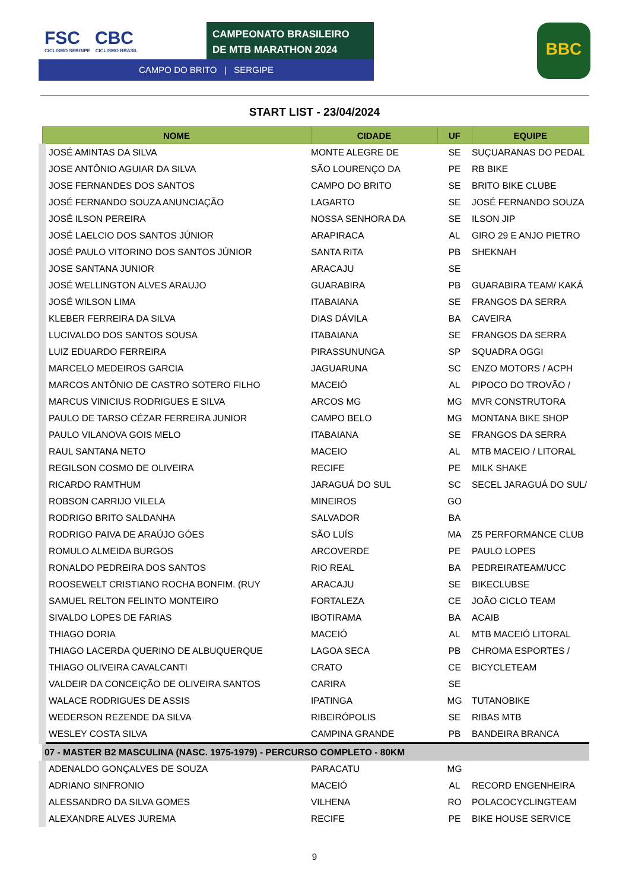FSC CBC
CICLISMO SERGIPE CICLISMO BRASIL
CAMPEONATO BRASILEIRO
DE MTB MARATHON 2024
CAMPO DO BRITO | SERGIPE
BBC
START LIST - 23/04/2024
| NOME | CIDADE | UF | EQUIPE |
| --- | --- | --- | --- |
| JOSÉ AMINTAS DA SILVA | MONTE ALEGRE DE | SE | SUÇUARANAS DO PEDAL |
| JOSE ANTÔNIO AGUIAR DA SILVA | SÃO LOURENÇO DA | PE | RB BIKE |
| JOSE FERNANDES DOS SANTOS | CAMPO DO BRITO | SE | BRITO BIKE CLUBE |
| JOSÉ FERNANDO SOUZA ANUNCIAÇÃO | LAGARTO | SE | JOSÉ FERNANDO SOUZA |
| JOSÉ ILSON PEREIRA | NOSSA SENHORA DA | SE | ILSON JIP |
| JOSÉ LAELCIO DOS SANTOS JÚNIOR | ARAPIRACA | AL | GIRO 29 E ANJO PIETRO |
| JOSÉ PAULO VITORINO DOS SANTOS JÚNIOR | SANTA RITA | PB | SHEKNAH |
| JOSE SANTANA JUNIOR | ARACAJU | SE | |
| JOSÉ WELLINGTON ALVES ARAUJO | GUARABIRA | PB | GUARABIRA TEAM/ KAKÁ |
| JOSÉ WILSON LIMA | ITABAIANA | SE | FRANGOS DA SERRA |
| KLEBER FERREIRA DA SILVA | DIAS DÁVILA | BA | CAVEIRA |
| LUCIVALDO DOS SANTOS SOUSA | ITABAIANA | SE | FRANGOS DA SERRA |
| LUIZ EDUARDO FERREIRA | PIRASSUNUNGA | SP | SQUADRA OGGI |
| MARCELO MEDEIROS GARCIA | JAGUARUNA | SC | ENZO MOTORS / ACPH |
| MARCOS ANTÔNIO DE CASTRO SOTERO FILHO | MACEIÓ | AL | PIPOCO DO TROVÃO / |
| MARCUS VINICIUS RODRIGUES E SILVA | ARCOS MG | MG | MVR CONSTRUTORA |
| PAULO DE TARSO CÉZAR FERREIRA JUNIOR | CAMPO BELO | MG | MONTANA BIKE SHOP |
| PAULO VILANOVA GOIS MELO | ITABAIANA | SE | FRANGOS DA SERRA |
| RAUL SANTANA NETO | MACEIO | AL | MTB MACEIO / LITORAL |
| REGILSON COSMO DE OLIVEIRA | RECIFE | PE | MILK SHAKE |
| RICARDO RAMTHUM | JARAGUÁ DO SUL | SC | SECEL JARAGUÁ DO SUL/ |
| ROBSON CARRIJO VILELA | MINEIROS | GO | |
| RODRIGO BRITO SALDANHA | SALVADOR | BA | |
| RODRIGO PAIVA DE ARAÚJO GÓES | SÃO LUÍS | MA | Z5 PERFORMANCE CLUB |
| ROMULO ALMEIDA BURGOS | ARCOVERDE | PE | PAULO LOPES |
| RONALDO PEDREIRA DOS SANTOS | RIO REAL | BA | PEDREIRATEAM/UCC |
| ROOSEWELT CRISTIANO ROCHA BONFIM. (RUY | ARACAJU | SE | BIKECLUBSE |
| SAMUEL RELTON FELINTO MONTEIRO | FORTALEZA | CE | JOÃO CICLO TEAM |
| SIVALDO LOPES DE FARIAS | IBOTIRAMA | BA | ACAIB |
| THIAGO DORIA | MACEIÓ | AL | MTB MACEIÓ LITORAL |
| THIAGO LACERDA QUERINO DE ALBUQUERQUE | LAGOA SECA | PB | CHROMA ESPORTES / |
| THIAGO OLIVEIRA CAVALCANTI | CRATO | CE | BICYCLETEAM |
| VALDEIR DA CONCEIÇÃO DE OLIVEIRA SANTOS | CARIRA | SE | |
| WALACE RODRIGUES DE ASSIS | IPATINGA | MG | TUTANOBIKE |
| WEDERSON REZENDE DA SILVA | RIBEIRÓPOLIS | SE | RIBAS MTB |
| WESLEY COSTA SILVA | CAMPINA GRANDE | PB | BANDEIRA BRANCA |
| 07 - MASTER B2 MASCULINA (NASC. 1975-1979) - PERCURSO COMPLETO - 80KM | | | |
| ADENALDO GONÇALVES DE SOUZA | PARACATU | MG | |
| ADRIANO SINFRONIO | MACEIÓ | AL | RECORD ENGENHEIRA |
| ALESSANDRO DA SILVA GOMES | VILHENA | RO | POLACOCYCLINGTEAM |
| ALEXANDRE ALVES JUREMA | RECIFE | PE | BIKE HOUSE SERVICE |
9